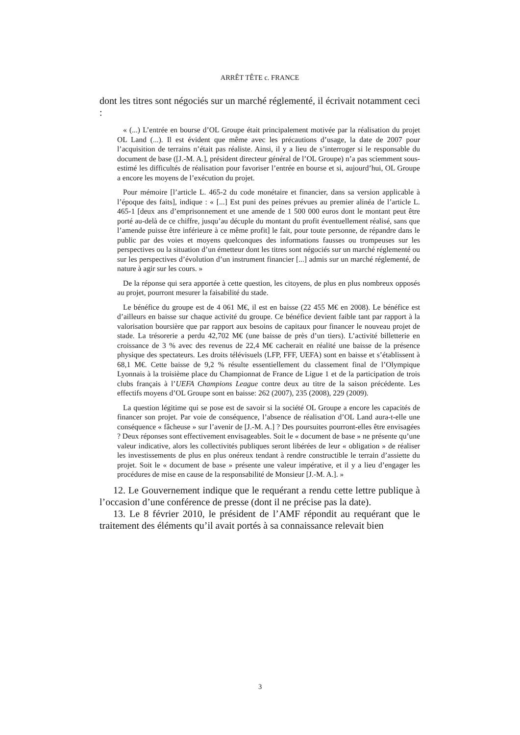ARRÊT TÊTE c. FRANCE
dont les titres sont négociés sur un marché réglementé, il écrivait notamment ceci :
« (...) L’entrée en bourse d’OL Groupe était principalement motivée par la réalisation du projet OL Land (...). Il est évident que même avec les précautions d’usage, la date de 2007 pour l’acquisition de terrains n’était pas réaliste. Ainsi, il y a lieu de s’interroger si le responsable du document de base ([J.-M. A.], président directeur général de l’OL Groupe) n’a pas sciemment sous-estimé les difficultés de réalisation pour favoriser l’entrée en bourse et si, aujourd’hui, OL Groupe a encore les moyens de l’exécution du projet.
Pour mémoire [l’article L. 465-2 du code monétaire et financier, dans sa version applicable à l’époque des faits], indique : « [...] Est puni des peines prévues au premier alinéa de l’article L. 465-1 [deux ans d’emprisonnement et une amende de 1 500 000 euros dont le montant peut être porté au-delà de ce chiffre, jusqu’au décuple du montant du profit éventuellement réalisé, sans que l’amende puisse être inférieure à ce même profit] le fait, pour toute personne, de répandre dans le public par des voies et moyens quelconques des informations fausses ou trompeuses sur les perspectives ou la situation d’un émetteur dont les titres sont négociés sur un marché réglementé ou sur les perspectives d’évolution d’un instrument financier [...] admis sur un marché réglementé, de nature à agir sur les cours. »
De la réponse qui sera apportée à cette question, les citoyens, de plus en plus nombreux opposés au projet, pourront mesurer la faisabilité du stade.
Le bénéfice du groupe est de 4 061 M€, il est en baisse (22 455 M€ en 2008). Le bénéfice est d’ailleurs en baisse sur chaque activité du groupe. Ce bénéfice devient faible tant par rapport à la valorisation boursière que par rapport aux besoins de capitaux pour financer le nouveau projet de stade. La trésorerie a perdu 42,702 M€ (une baisse de près d’un tiers). L’activité billetterie en croissance de 3 % avec des revenus de 22,4 M€ cacherait en réalité une baisse de la présence physique des spectateurs. Les droits télévisuels (LFP, FFF, UEFA) sont en baisse et s’établissent à 68,1 M€. Cette baisse de 9,2 % résulte essentiellement du classement final de l’Olympique Lyonnais à la troisième place du Championnat de France de Ligue 1 et de la participation de trois clubs français à l’UEFA Champions League contre deux au titre de la saison précédente. Les effectifs moyens d’OL Groupe sont en baisse: 262 (2007), 235 (2008), 229 (2009).
La question légitime qui se pose est de savoir si la société OL Groupe a encore les capacités de financer son projet. Par voie de conséquence, l’absence de réalisation d’OL Land aura-t-elle une conséquence « fâcheuse » sur l’avenir de [J.-M. A.] ? Des poursuites pourront-elles être envisagées ? Deux réponses sont effectivement envisageables. Soit le « document de base » ne présente qu’une valeur indicative, alors les collectivités publiques seront libérées de leur « obligation » de réaliser les investissements de plus en plus onéreux tendant à rendre constructible le terrain d’assiette du projet. Soit le « document de base » présente une valeur impérative, et il y a lieu d’engager les procédures de mise en cause de la responsabilité de Monsieur [J.-M. A.]. »
12. Le Gouvernement indique que le requérant a rendu cette lettre publique à l’occasion d’une conférence de presse (dont il ne précise pas la date).
13. Le 8 février 2010, le président de l’AMF répondit au requérant que le traitement des éléments qu’il avait portés à sa connaissance relevait bien
3